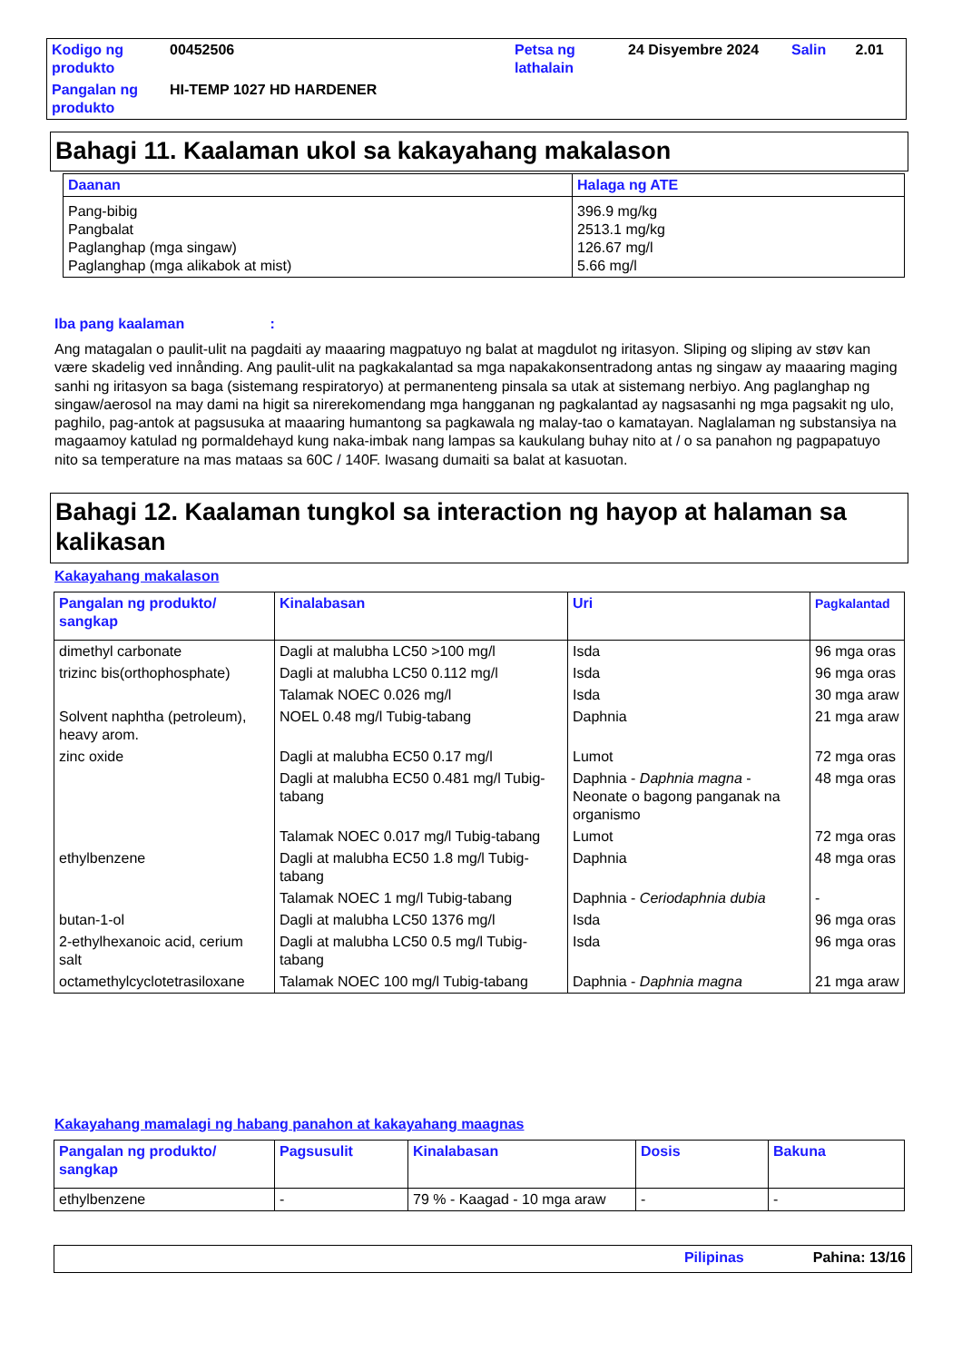| Kodigo ng produkto | 00452506 | Petsa ng lathalain | 24 Disyembre 2024 | Salin | 2.01 |
| Pangalan ng produkto | HI-TEMP 1027 HD HARDENER | | | | |
Bahagi 11. Kaalaman ukol sa kakayahang makalason
| Daanan | Halaga ng ATE |
| --- | --- |
| Pang-bibig Pangbalat Paglanghap (mga singaw) Paglanghap (mga alikabok at mist) | 396.9 mg/kg 2513.1 mg/kg 126.67 mg/l 5.66 mg/l |
Iba pang kaalaman :
Ang matagalan o paulit-ulit na pagdaiti ay maaaring magpatuyo ng balat at magdulot ng iritasyon. Sliping og sliping av støv kan være skadelig ved innånding. Ang paulit-ulit na pagkakalantad sa mga napakakonsentradong antas ng singaw ay maaaring maging sanhi ng iritasyon sa baga (sistemang respiratoryo) at permanenteng pinsala sa utak at sistemang nerbiyo. Ang paglanghap ng singaw/aerosol na may dami na higit sa nirerekomendang mga hangganan ng pagkalantad ay nagsasanhi ng mga pagsakit ng ulo, paghilo, pag-antok at pagsusuka at maaaring humantong sa pagkawala ng malay-tao o kamatayan. Naglalaman ng substansiya na magaamoy katulad ng pormaldehayd kung naka-imbak nang lampas sa kaukulang buhay nito at / o sa panahon ng pagpapatuyo nito sa temperature na mas mataas sa 60C / 140F. Iwasang dumaiti sa balat at kasuotan.
Bahagi 12. Kaalaman tungkol sa interaction ng hayop at halaman sa kalikasan
Kakayahang makalason
| Pangalan ng produkto/ sangkap | Kinalabasan | Uri | Pagkalantad |
| --- | --- | --- | --- |
| dimethyl carbonate | Dagli at malubha LC50 >100 mg/l | Isda | 96 mga oras |
| trizinc bis(orthophosphate) | Dagli at malubha LC50 0.112 mg/l | Isda | 96 mga oras |
| | Talamak NOEC 0.026 mg/l | Isda | 30 mga araw |
| Solvent naphtha (petroleum), heavy arom. | NOEL 0.48 mg/l Tubig-tabang | Daphnia | 21 mga araw |
| zinc oxide | Dagli at malubha EC50 0.17 mg/l | Lumot | 72 mga oras |
| | Dagli at malubha EC50 0.481 mg/l Tubig-tabang | Daphnia - Daphnia magna - Neonate o bagong panganak na organismo | 48 mga oras |
| | Talamak NOEC 0.017 mg/l Tubig-tabang | Lumot | 72 mga oras |
| ethylbenzene | Dagli at malubha EC50 1.8 mg/l Tubig-tabang | Daphnia | 48 mga oras |
| | Talamak NOEC 1 mg/l Tubig-tabang | Daphnia - Ceriodaphnia dubia | - |
| butan-1-ol | Dagli at malubha LC50 1376 mg/l | Isda | 96 mga oras |
| 2-ethylhexanoic acid, cerium salt | Dagli at malubha LC50 0.5 mg/l Tubig-tabang | Isda | 96 mga oras |
| octamethylcyclotetrasiloxane | Talamak NOEC 100 mg/l Tubig-tabang | Daphnia - Daphnia magna | 21 mga araw |
Kakayahang mamalagi ng habang panahon at kakayahang maagnas
| Pangalan ng produkto/ sangkap | Pagsusulit | Kinalabasan | Dosis | Bakuna |
| --- | --- | --- | --- | --- |
| ethylbenzene | - | 79 % - Kaagad - 10 mga araw | - | - |
Pilipinas Pahina: 13/16